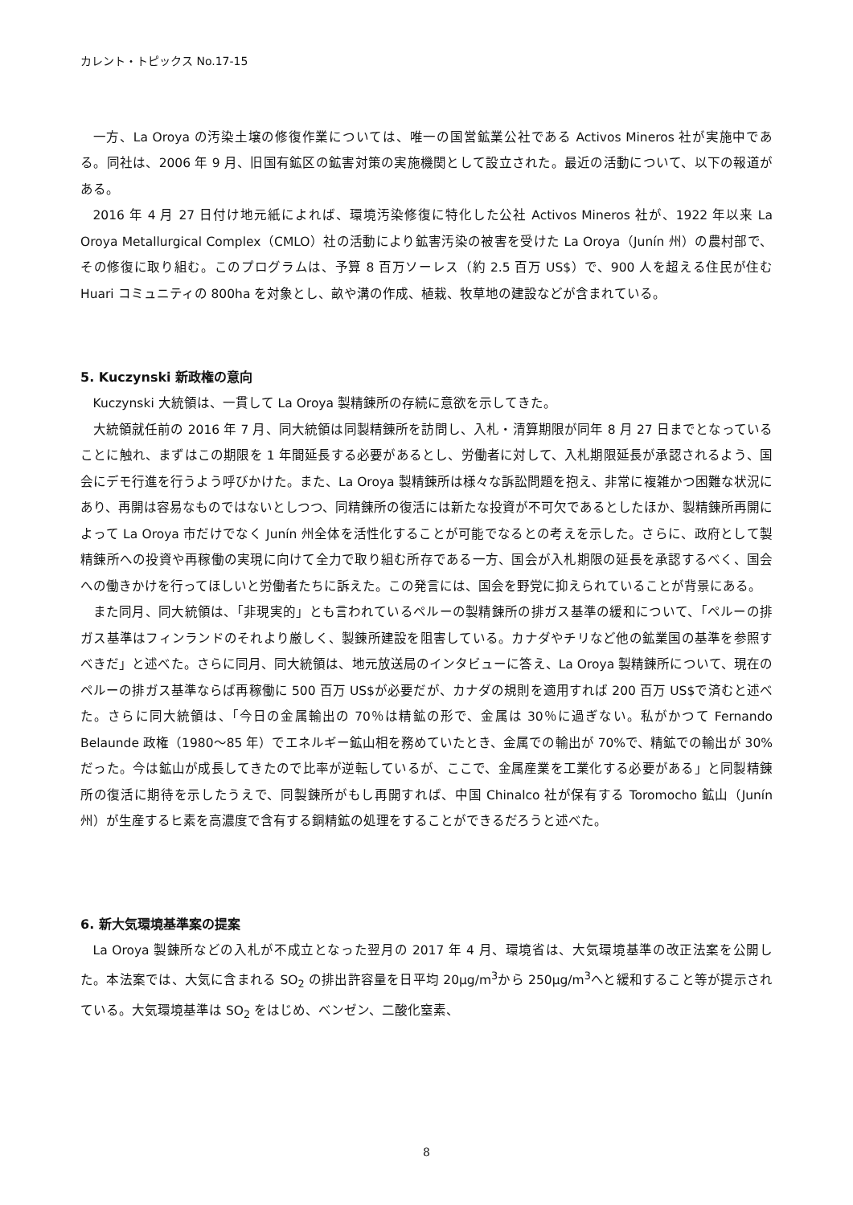カレント・トピックス No.17-15
一方、La Oroya の汚染土壌の修復作業については、唯一の国営鉱業公社である Activos Mineros 社が実施中である。同社は、2006 年 9 月、旧国有鉱区の鉱害対策の実施機関として設立された。最近の活動について、以下の報道がある。
2016 年 4 月 27 日付け地元紙によれば、環境汚染修復に特化した公社 Activos Mineros 社が、1922 年以来 La Oroya Metallurgical Complex（CMLO）社の活動により鉱害汚染の被害を受けた La Oroya（Junín 州）の農村部で、その修復に取り組む。このプログラムは、予算 8 百万ソーレス（約 2.5 百万 US$）で、900 人を超える住民が住む Huari コミュニティの 800ha を対象とし、畝や溝の作成、植栽、牧草地の建設などが含まれている。
5. Kuczynski 新政権の意向
Kuczynski 大統領は、一貫して La Oroya 製精錬所の存続に意欲を示してきた。
大統領就任前の 2016 年 7 月、同大統領は同製精錬所を訪問し、入札・清算期限が同年 8 月 27 日までとなっていることに触れ、まずはこの期限を 1 年間延長する必要があるとし、労働者に対して、入札期限延長が承認されるよう、国会にデモ行進を行うよう呼びかけた。また、La Oroya 製精錬所は様々な訴訟問題を抱え、非常に複雑かつ困難な状況にあり、再開は容易なものではないとしつつ、同精錬所の復活には新たな投資が不可欠であるとしたほか、製精錬所再開によって La Oroya 市だけでなく Junín 州全体を活性化することが可能でなるとの考えを示した。さらに、政府として製精錬所への投資や再稼働の実現に向けて全力で取り組む所存である一方、国会が入札期限の延長を承認するべく、国会への働きかけを行ってほしいと労働者たちに訴えた。この発言には、国会を野党に抑えられていることが背景にある。
また同月、同大統領は、「非現実的」とも言われているペルーの製精錬所の排ガス基準の緩和について、「ペルーの排ガス基準はフィンランドのそれより厳しく、製錬所建設を阻害している。カナダやチリなど他の鉱業国の基準を参照すべきだ」と述べた。さらに同月、同大統領は、地元放送局のインタビューに答え、La Oroya 製精錬所について、現在のペルーの排ガス基準ならば再稼働に 500 百万 US$が必要だが、カナダの規則を適用すれば 200 百万 US$で済むと述べた。さらに同大統領は、「今日の金属輸出の 70％は精鉱の形で、金属は 30％に過ぎない。私がかつて Fernando Belaunde 政権（1980～85 年）でエネルギー鉱山相を務めていたとき、金属での輸出が 70%で、精鉱での輸出が 30%だった。今は鉱山が成長してきたので比率が逆転しているが、ここで、金属産業を工業化する必要がある」と同製精錬所の復活に期待を示したうえで、同製錬所がもし再開すれば、中国 Chinalco 社が保有する Toromocho 鉱山（Junín 州）が生産するヒ素を高濃度で含有する銅精鉱の処理をすることができるだろうと述べた。
6. 新大気環境基準案の提案
La Oroya 製錬所などの入札が不成立となった翌月の 2017 年 4 月、環境省は、大気環境基準の改正法案を公開した。本法案では、大気に含まれる SO<sub>2</sub> の排出許容量を日平均 20μg/m<sup>3</sup>から 250μg/m<sup>3</sup>へと緩和すること等が提示されている。大気環境基準は SO<sub>2</sub> をはじめ、ベンゼン、二酸化窒素、
8